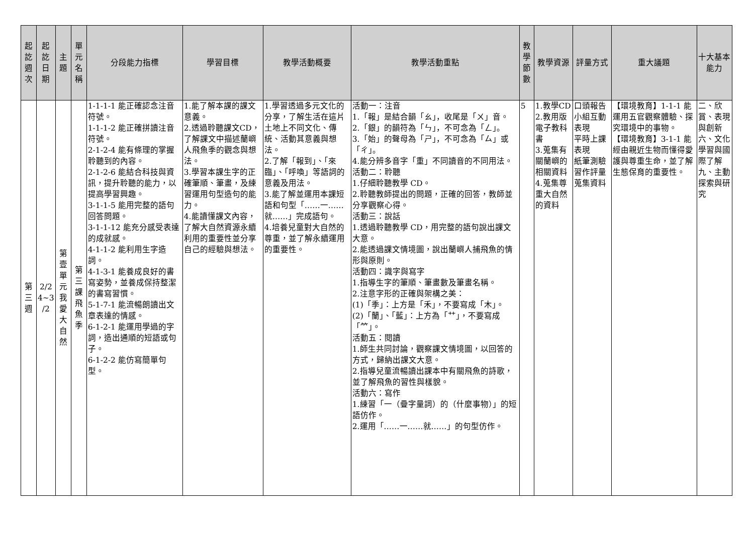| 起 訖 週 次 | 起 訖 日 期 | 主 題 | 單 元 名 稱 | 分段能力指標 | 學習目標 | 教學活動概要 | 教學活動重點 | 教 學 節 數 | 教學資源 | 評量方式 | 重大議題 | 十大基本能力 |
| --- | --- | --- | --- | --- | --- | --- | --- | --- | --- | --- | --- | --- |
| 第 三 週 | 2/2 4~3 /2 | 第 壹 單 元 我 愛 大 自 然 | 第 三 課 飛 魚 季 | 1-1-1-1 能正確認念注音符號。 1-1-1-2 能正確拼讀注音符號。 2-1-2-4 能有條理的掌握聆聽到的內容。 2-1-2-6 能結合科技與資訊，提升聆聽的能力，以提高學習興趣。 3-1-1-5 能用完整的語句回答問題。 3-1-1-12 能充分感受表達的成就感。 4-1-1-2 能利用生字造詞。 4-1-3-1 能養成良好的書寫姿勢，並養成保持整潔的書寫習慣。 5-1-7-1 能流暢朗讀出文章表達的情感。 6-1-2-1 能運用學過的字詞，造出通順的短語或句子。 6-1-2-2 能仿寫簡單句型。 | 1.能了解本課的課文意義。 2.透過聆聽課文CD，了解課文中描述蘭嶼人飛魚季的觀念與想法。 3.學習本課生字的正確筆順、筆畫，及練習運用句型造句的能力。 4.能讀懂課文內容，了解大自然資源永續利用的重要性並分享自己的經驗與想法。 | 1.學習透過多元文化的分享，了解生活在這片土地上不同文化、傳統、活動其意義與想法。 2.了解「報到」、「來臨」、「呼喚」等語詞的意義及用法。 3.能了解並運用本課短語和句型「……一……就……」完成語句。 4.培養兒童對大自然的尊重，並了解永續運用的重要性。 | 活動一：注音 1.「報」是結合韻「ㄠ」，收尾是「ㄨ」音。 2.「銀」的韻符為「ㄣ」，不可念為「ㄥ」。 3.「始」的聲母為「ㄕ」，不可念為「ㄙ」或「ㄔ」。 4.能分辨多音字「重」不同讀音的不同用法。 活動二：聆聽 1.仔細聆聽教學 CD。 2.聆聽教師提出的問題，正確的回答，教師並分享觀察心得。 活動三：說話 1.透過聆聽教學 CD，用完整的語句說出課文大意。 2.能透過課文情境圖，說出蘭嶼人捕飛魚的情形與原則。 活動四：識字與寫字 1.指導生字的筆順、筆畫數及筆畫名稱。 2.注意字形的正確與架構之美： (1)「季」：上方是「禾」，不要寫成「木」。 (2)「蘭」、「藍」：上方為「艹」，不要寫成「⺮」。 活動五：閱讀 1.師生共同討論，觀察課文情境圖，以回答的方式，歸納出課文大意。 2.指導兒童流暢讀出課本中有關飛魚的詩歌，並了解飛魚的習性與樣貌。 活動六：寫作 1.練習「一（疊字量詞）的（什麼事物）」的短語仿作。 2.運用「……一……就……」的句型仿作。 | 5 | 1.教學CD 2.教用版電子教科書 3.蒐集有關蘭嶼的相關資料 4.蒐集尊重大自然的資料 | 口頭報告 小組互動表現 平時上課表現 紙筆測驗 習作評量 蒐集資料 | 【環境教育】1-1-1 能運用五官觀察體驗、探究環境中的事物。 【環境教育】3-1-1 能經由親近生物而懂得愛護與尊重生命，並了解生態保育的重要性。 | 二、欣賞、表現與創新 六、文化學習與國際了解 九、主動探索與研究 |